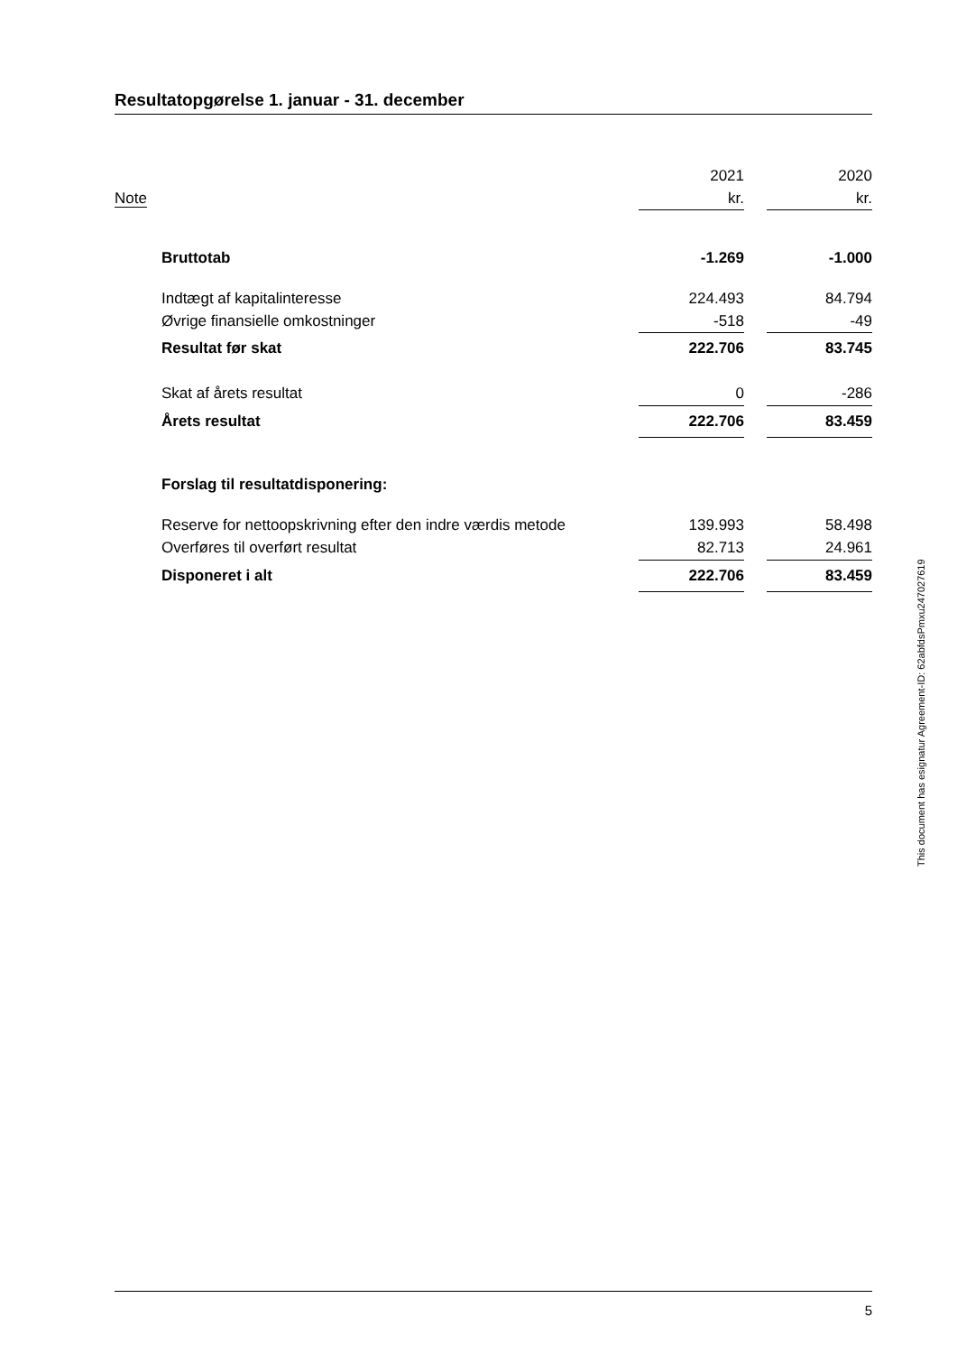Resultatopgørelse 1. januar - 31. december
| | | 2021 | | 2020 |
| --- | --- | --- | --- | --- |
| Note | | kr. | | kr. |
| | Bruttotab | -1.269 | | -1.000 |
| | Indtægt af kapitalinteresse | 224.493 | | 84.794 |
| | Øvrige finansielle omkostninger | -518 | | -49 |
| | Resultat før skat | 222.706 | | 83.745 |
| | Skat af årets resultat | 0 | | -286 |
| | Årets resultat | 222.706 | | 83.459 |
| | Forslag til resultatdisponering: | | | |
| | Reserve for nettoopskrivning efter den indre værdis metode | 139.993 | | 58.498 |
| | Overføres til overført resultat | 82.713 | | 24.961 |
| | Disponeret i alt | 222.706 | | 83.459 |
This document has esignatur Agreement-ID: 62abfdsPmxu247027619
5